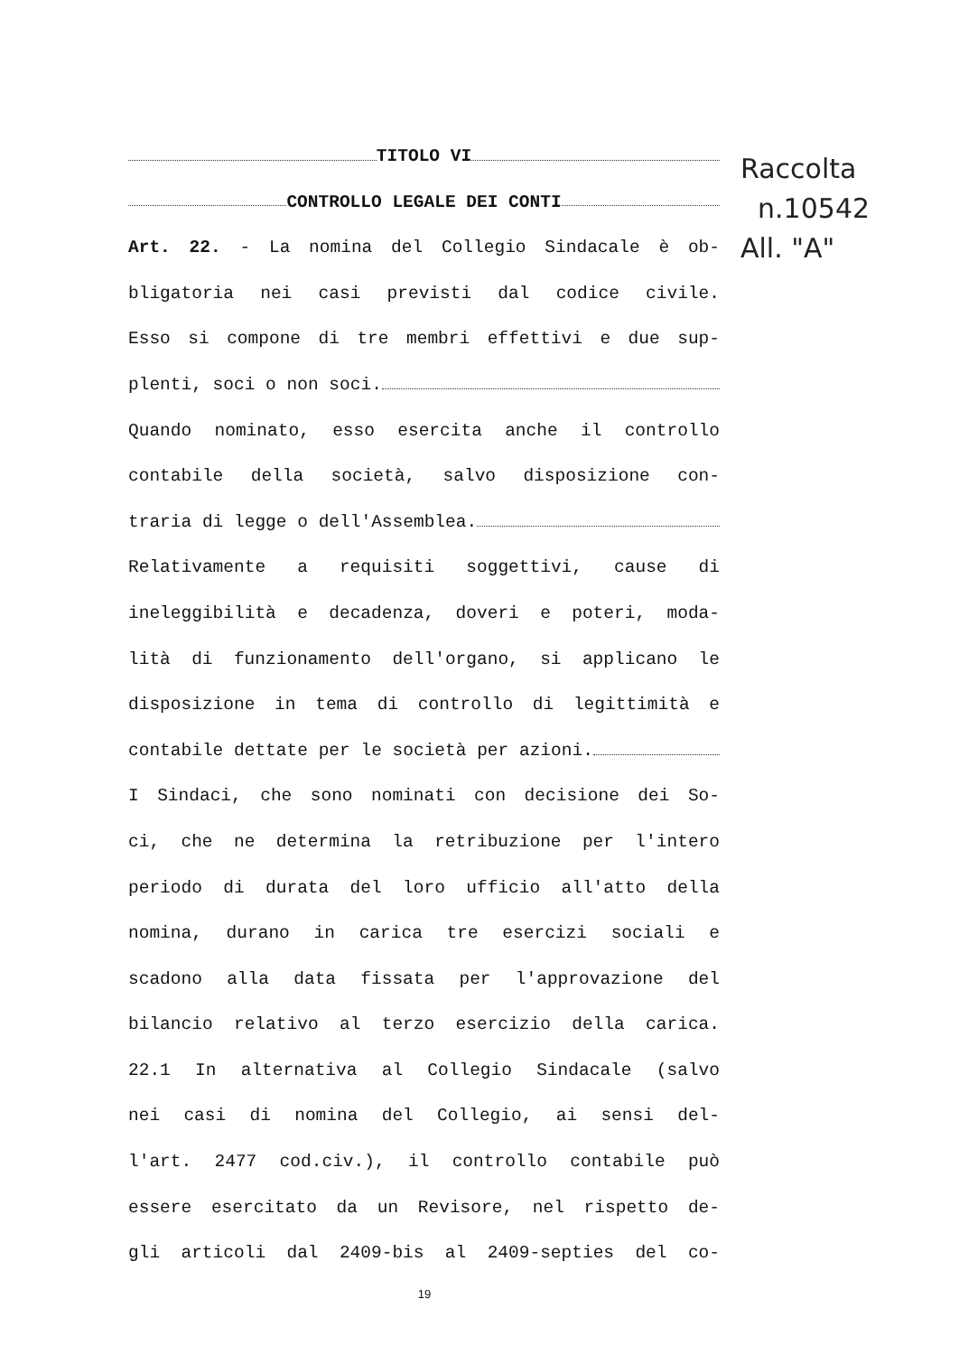Raccolta
n.10542
All. "A"
TITOLO VI
CONTROLLO LEGALE DEI CONTI
Art. 22. - La nomina del Collegio Sindacale è ob-
bligatoria nei casi previsti dal codice civile.
Esso si compone di tre membri effettivi e due sup-
plenti, soci o non soci.
Quando nominato, esso esercita anche il controllo
contabile della società, salvo disposizione con-
traria di legge o dell'Assemblea.
Relativamente a requisiti soggettivi, cause di
ineleggibilità e decadenza, doveri e poteri, moda-
lità di funzionamento dell'organo, si applicano le
disposizione in tema di controllo di legittimità e
contabile dettate per le società per azioni.
I Sindaci, che sono nominati con decisione dei So-
ci, che ne determina la retribuzione per l'intero
periodo di durata del loro ufficio all'atto della
nomina, durano in carica tre esercizi sociali e
scadono alla data fissata per l'approvazione del
bilancio relativo al terzo esercizio della carica.
22.1 In alternativa al Collegio Sindacale (salvo
nei casi di nomina del Collegio, ai sensi del-
l'art. 2477 cod.civ.), il controllo contabile può
essere esercitato da un Revisore, nel rispetto de-
gli articoli dal 2409-bis al 2409-septies del co-
19